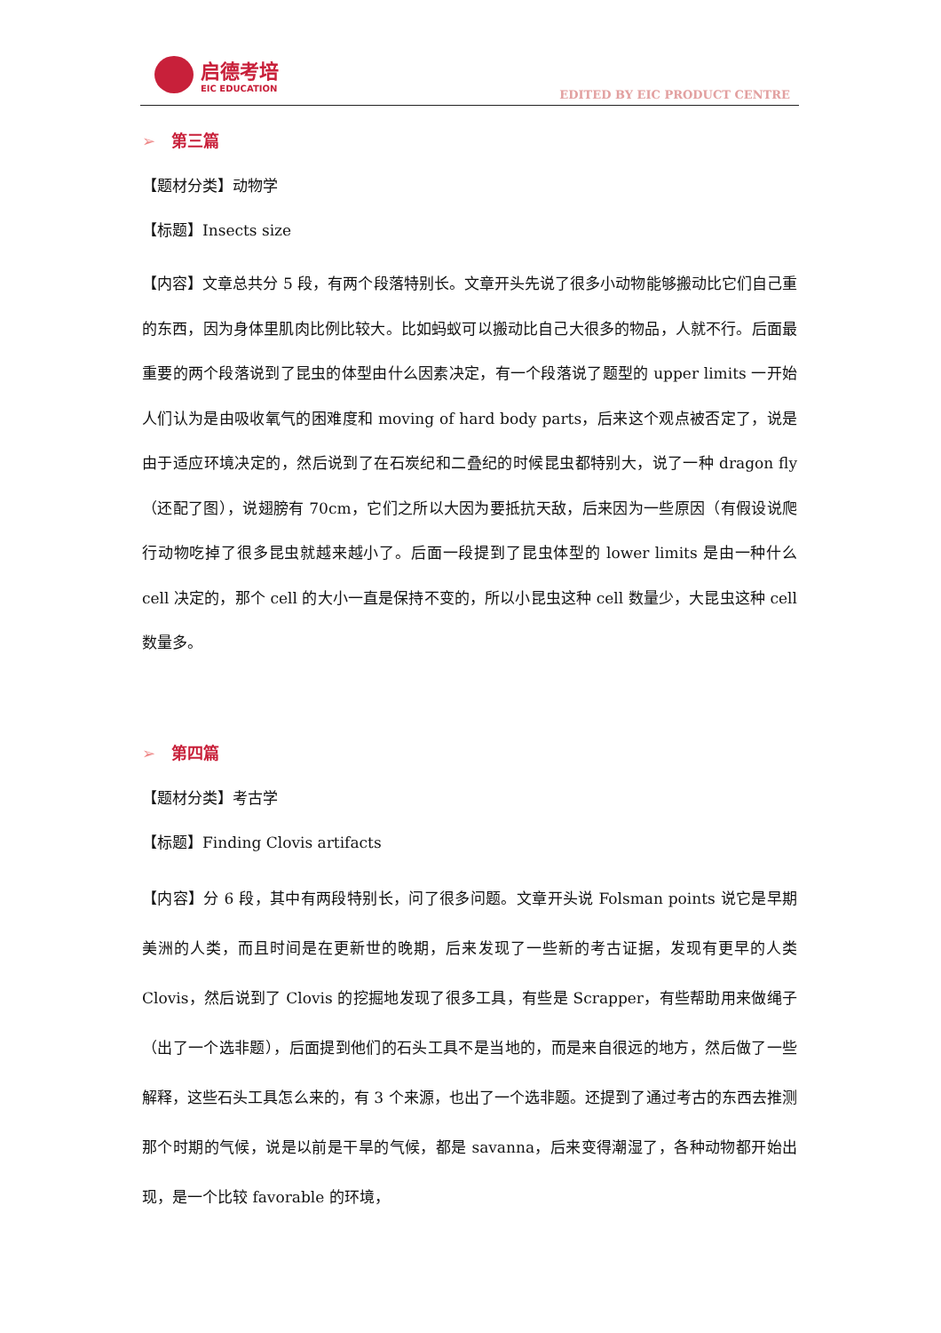启德考培
EIC EDUCATION
EDITED BY EIC PRODUCT CENTRE
➢ 第三篇
【题材分类】动物学
【标题】Insects size
【内容】文章总共分 5 段，有两个段落特别长。文章开头先说了很多小动物能够搬动比它们自己重的东西，因为身体里肌肉比例比较大。比如蚂蚁可以搬动比自己大很多的物品，人就不行。后面最重要的两个段落说到了昆虫的体型由什么因素决定，有一个段落说了题型的 upper limits 一开始人们认为是由吸收氧气的困难度和 moving of hard body parts，后来这个观点被否定了，说是由于适应环境决定的，然后说到了在石炭纪和二叠纪的时候昆虫都特别大，说了一种 dragon fly（还配了图），说翅膀有 70cm，它们之所以大因为要抵抗天敌，后来因为一些原因（有假设说爬行动物吃掉了很多昆虫就越来越小了。后面一段提到了昆虫体型的 lower limits 是由一种什么 cell 决定的，那个 cell 的大小一直是保持不变的，所以小昆虫这种 cell 数量少，大昆虫这种 cell 数量多。
➢ 第四篇
【题材分类】考古学
【标题】Finding Clovis artifacts
【内容】分 6 段，其中有两段特别长，问了很多问题。文章开头说 Folsman points 说它是早期美洲的人类，而且时间是在更新世的晚期，后来发现了一些新的考古证据，发现有更早的人类 Clovis，然后说到了 Clovis 的挖掘地发现了很多工具，有些是 Scrapper，有些帮助用来做绳子（出了一个选非题），后面提到他们的石头工具不是当地的，而是来自很远的地方，然后做了一些解释，这些石头工具怎么来的，有 3 个来源，也出了一个选非题。还提到了通过考古的东西去推测那个时期的气候，说是以前是干旱的气候，都是 savanna，后来变得潮湿了，各种动物都开始出现，是一个比较 favorable 的环境，